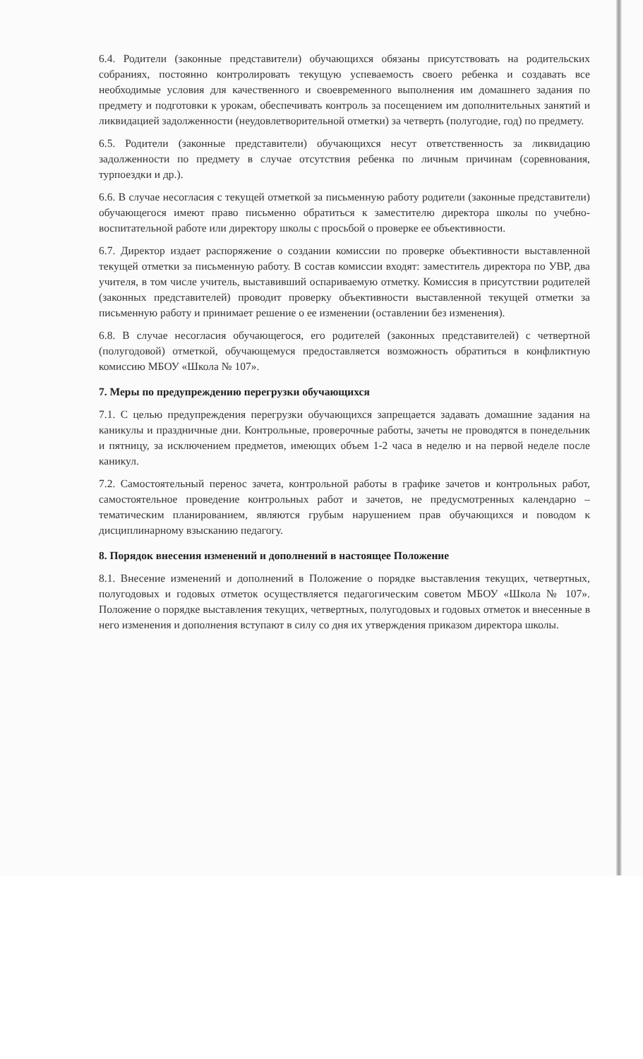6.4. Родители (законные представители) обучающихся обязаны присутствовать на родительских собраниях, постоянно контролировать текущую успеваемость своего ребенка и создавать все необходимые условия для качественного и своевременного выполнения им домашнего задания по предмету и подготовки к урокам, обеспечивать контроль за посещением им дополнительных занятий и ликвидацией задолженности (неудовлетворительной отметки) за четверть (полугодие, год) по предмету.
6.5. Родители (законные представители) обучающихся несут ответственность за ликвидацию задолженности по предмету в случае отсутствия ребенка по личным причинам (соревнования, турпоездки и др.).
6.6. В случае несогласия с текущей отметкой за письменную работу родители (законные представители) обучающегося имеют право письменно обратиться к заместителю директора школы по учебно-воспитательной работе или директору школы с просьбой о проверке ее объективности.
6.7. Директор издает распоряжение о создании комиссии по проверке объективности выставленной текущей отметки за письменную работу. В состав комиссии входят: заместитель директора по УВР, два учителя, в том числе учитель, выставивший оспариваемую отметку. Комиссия в присутствии родителей (законных представителей) проводит проверку объективности выставленной текущей отметки за письменную работу и принимает решение о ее изменении (оставлении без изменения).
6.8. В случае несогласия обучающегося, его родителей (законных представителей) с четвертной (полугодовой) отметкой, обучающемуся предоставляется возможность обратиться в конфликтную комиссию МБОУ «Школа № 107».
7. Меры по предупреждению перегрузки обучающихся
7.1. С целью предупреждения перегрузки обучающихся запрещается задавать домашние задания на каникулы и праздничные дни. Контрольные, проверочные работы, зачеты не проводятся в понедельник и пятницу, за исключением предметов, имеющих объем 1-2 часа в неделю и на первой неделе после каникул.
7.2. Самостоятельный перенос зачета, контрольной работы в графике зачетов и контрольных работ, самостоятельное проведение контрольных работ и зачетов, не предусмотренных календарно – тематическим планированием, являются грубым нарушением прав обучающихся и поводом к дисциплинарному взысканию педагогу.
8. Порядок внесения изменений и дополнений в настоящее Положение
8.1. Внесение изменений и дополнений в Положение о порядке выставления текущих, четвертных, полугодовых и годовых отметок осуществляется педагогическим советом МБОУ «Школа № 107». Положение о порядке выставления текущих, четвертных, полугодовых и годовых отметок и внесенные в него изменения и дополнения вступают в силу со дня их утверждения приказом директора школы.